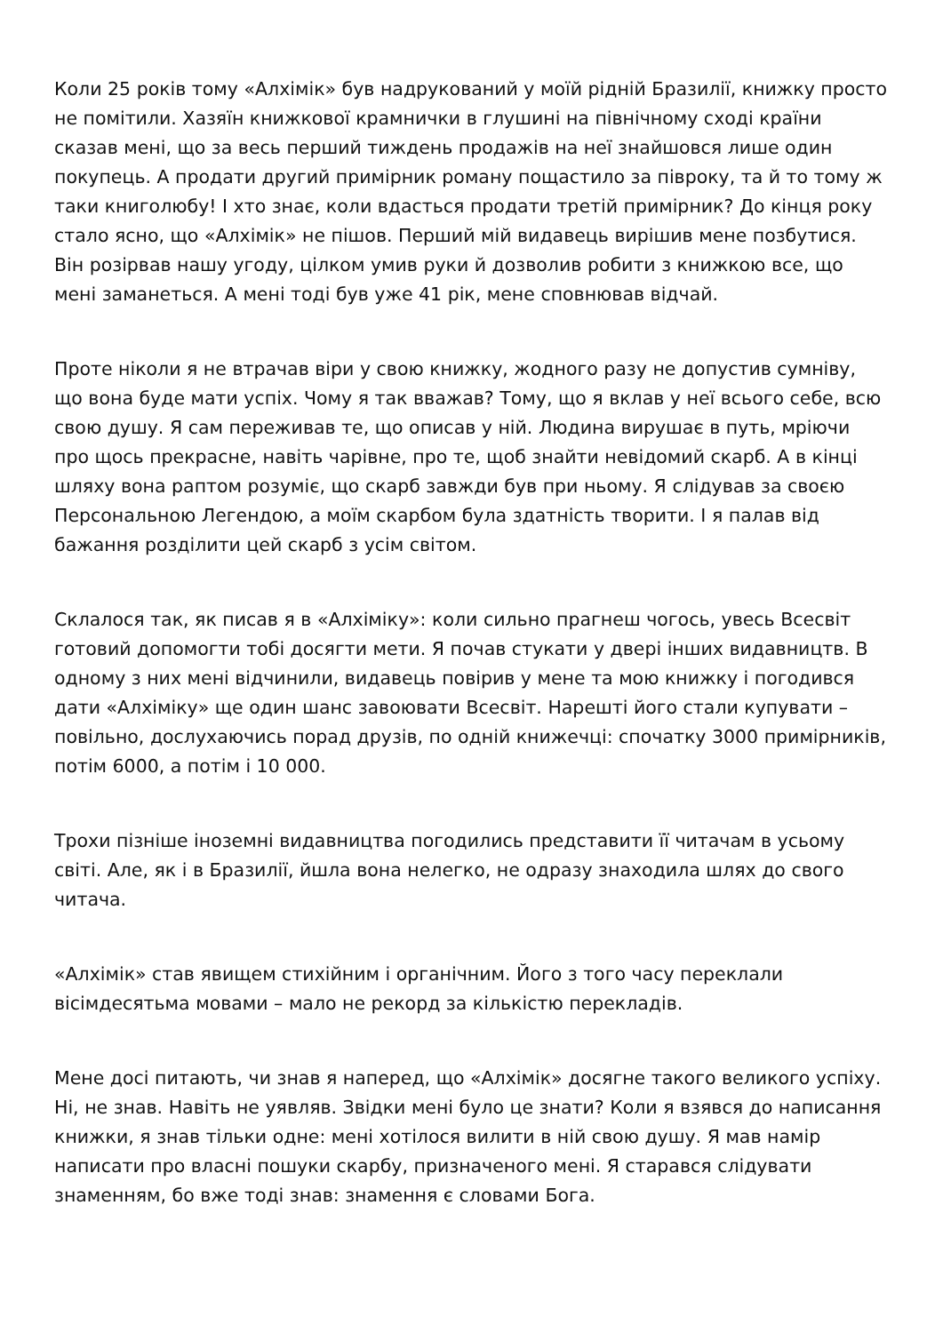Коли 25 років тому «Алхімік» був надрукований у моїй рідній Бразилії, книжку просто не помітили. Хазяїн книжкової крамнички в глушині на північному сході країни сказав мені, що за весь перший тиждень продажів на неї знайшовся лише один покупець. А продати другий примірник роману пощастило за півроку, та й то тому ж таки книголюбу! І хто знає, коли вдасться продати третій примірник? До кінця року стало ясно, що «Алхімік» не пішов. Перший мій видавець вирішив мене позбутися. Він розірвав нашу угоду, цілком умив руки й дозволив робити з книжкою все, що мені заманеться. А мені тоді був уже 41 рік, мене сповнював відчай.
Проте ніколи я не втрачав віри у свою книжку, жодного разу не допустив сумніву, що вона буде мати успіх. Чому я так вважав? Тому, що я вклав у неї всього себе, всю свою душу. Я сам переживав те, що описав у ній. Людина вирушає в путь, мріючи про щось прекрасне, навіть чарівне, про те, щоб знайти невідомий скарб. А в кінці шляху вона раптом розуміє, що скарб завжди був при ньому. Я слідував за своєю Персональною Легендою, а моїм скарбом була здатність творити. І я палав від бажання розділити цей скарб з усім світом.
Склалося так, як писав я в «Алхіміку»: коли сильно прагнеш чогось, увесь Всесвіт готовий допомогти тобі досягти мети. Я почав стукати у двері інших видавництв. В одному з них мені відчинили, видавець повірив у мене та мою книжку і погодився дати «Алхіміку» ще один шанс завоювати Всесвіт. Нарешті його стали купувати – повільно, дослухаючись порад друзів, по одній книжечці: спочатку 3000 примірників, потім 6000, а потім і 10 000.
Трохи пізніше іноземні видавництва погодились представити її читачам в усьому світі. Але, як і в Бразилії, йшла вона нелегко, не одразу знаходила шлях до свого читача.
«Алхімік» став явищем стихійним і органічним. Його з того часу переклали вісімдесятьма мовами – мало не рекорд за кількістю перекладів.
Мене досі питають, чи знав я наперед, що «Алхімік» досягне такого великого успіху. Ні, не знав. Навіть не уявляв. Звідки мені було це знати? Коли я взявся до написання книжки, я знав тільки одне: мені хотілося вилити в ній свою душу. Я мав намір написати про власні пошуки скарбу, призначеного мені. Я старався слідувати знаменням, бо вже тоді знав: знамення є словами Бога.